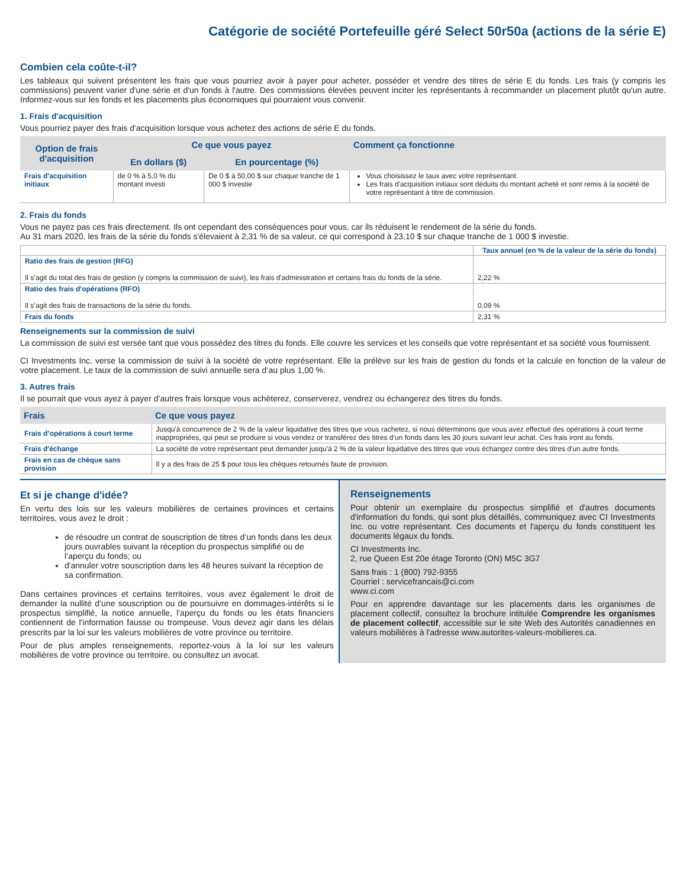Catégorie de société Portefeuille géré Select 50r50a (actions de la série E)
Combien cela coûte-t-il?
Les tableaux qui suivent présentent les frais que vous pourriez avoir à payer pour acheter, posséder et vendre des titres de série E du fonds. Les frais (y compris les commissions) peuvent varier d'une série et d'un fonds à l'autre. Des commissions élevées peuvent inciter les représentants à recommander un placement plutôt qu'un autre. Informez-vous sur les fonds et les placements plus économiques qui pourraient vous convenir.
1. Frais d'acquisition
Vous pourriez payer des frais d'acquisition lorsque vous achetez des actions de série E du fonds.
| Option de frais d'acquisition | Ce que vous payez | | Comment ça fonctionne |
| --- | --- | --- | --- |
| | En dollars ($) | En pourcentage (%) | |
| Frais d'acquisition initiaux | de 0 % à 5,0 % du montant investi | De 0 $ à 50,00 $ sur chaque tranche de 1 000 $ investie | Vous choisissez le taux avec votre représentant. Les frais d'acquisition initiaux sont déduits du montant acheté et sont remis à la société de votre représentant à titre de commission. |
2. Frais du fonds
Vous ne payez pas ces frais directement. Ils ont cependant des conséquences pour vous, car ils réduisent le rendement de la série du fonds.
Au 31 mars 2020, les frais de la série du fonds s'élevaient à 2,31 % de sa valeur, ce qui correspond à 23,10 $ sur chaque tranche de 1 000 $ investie.
| | Taux annuel (en % de la valeur de la série du fonds) |
| Ratio des frais de gestion (RFG) Il s’agit du total des frais de gestion (y compris la commission de suivi), les frais d'administration et certains frais du fonds de la série. | 2,22 % |
| Ratio des frais d'opérations (RFO) Il s’agit des frais de transactions de la série du fonds. | 0,09 % |
| Frais du fonds | 2,31 % |
Renseignements sur la commission de suivi
La commission de suivi est versée tant que vous possédez des titres du fonds. Elle couvre les services et les conseils que votre représentant et sa société vous fournissent.
CI Investments Inc. verse la commission de suivi à la société de votre représentant. Elle la prélève sur les frais de gestion du fonds et la calcule en fonction de la valeur de votre placement. Le taux de la commission de suivi annuelle sera d’au plus 1,00 %.
3. Autres frais
Il se pourrait que vous ayez à payer d’autres frais lorsque vous achèterez, conserverez, vendrez ou échangerez des titres du fonds.
| Frais | Ce que vous payez |
| --- | --- |
| Frais d’opérations à court terme | Jusqu'à concurrence de 2 % de la valeur liquidative des titres que vous rachetez, si nous déterminons que vous avez effectué des opérations à court terme inappropriées, qui peut se produire si vous vendez or transférez des titres d’un fonds dans les 30 jours suivant leur achat. Ces frais iront au fonds. |
| Frais d'échange | La société de votre représentant peut demander jusqu'à 2 % de la valeur liquidative des titres que vous échangez contre des titres d'un autre fonds. |
| Frais en cas de chèque sans provision | Il y a des frais de 25 $ pour tous les chèques retournés faute de provision. |
Et si je change d'idée?
En vertu des lois sur les valeurs mobilières de certaines provinces et certains territoires, vous avez le droit :
de résoudre un contrat de souscription de titres d’un fonds dans les deux jours ouvrables suivant la réception du prospectus simplifié ou de l’aperçu du fonds; ou
d'annuler votre souscription dans les 48 heures suivant la réception de sa confirmation.
Dans certaines provinces et certains territoires, vous avez également le droit de demander la nullité d’une souscription ou de poursuivre en dommages-intérêts si le prospectus simplifié, la notice annuelle, l'aperçu du fonds ou les états financiers contiennent de l'information fausse ou trompeuse. Vous devez agir dans les délais prescrits par la loi sur les valeurs mobilières de votre province ou territoire.
Pour de plus amples renseignements, reportez-vous à la loi sur les valeurs mobilières de votre province ou territoire, ou consultez un avocat.
Renseignements
Pour obtenir un exemplaire du prospectus simplifié et d'autres documents d'information du fonds, qui sont plus détaillés, communiquez avec CI Investments Inc. ou votre représentant. Ces documents et l'aperçu du fonds constituent les documents légaux du fonds.
CI Investments Inc.
2, rue Queen Est 20e étage Toronto (ON) M5C 3G7
Sans frais : 1 (800) 792-9355
Courriel : servicefrancais@ci.com
www.ci.com
Pour en apprendre davantage sur les placements dans les organismes de placement collectif, consultez la brochure intitulée Comprendre les organismes de placement collectif, accessible sur le site Web des Autorités canadiennes en valeurs mobilières à l'adresse www.autorites-valeurs-mobilieres.ca.